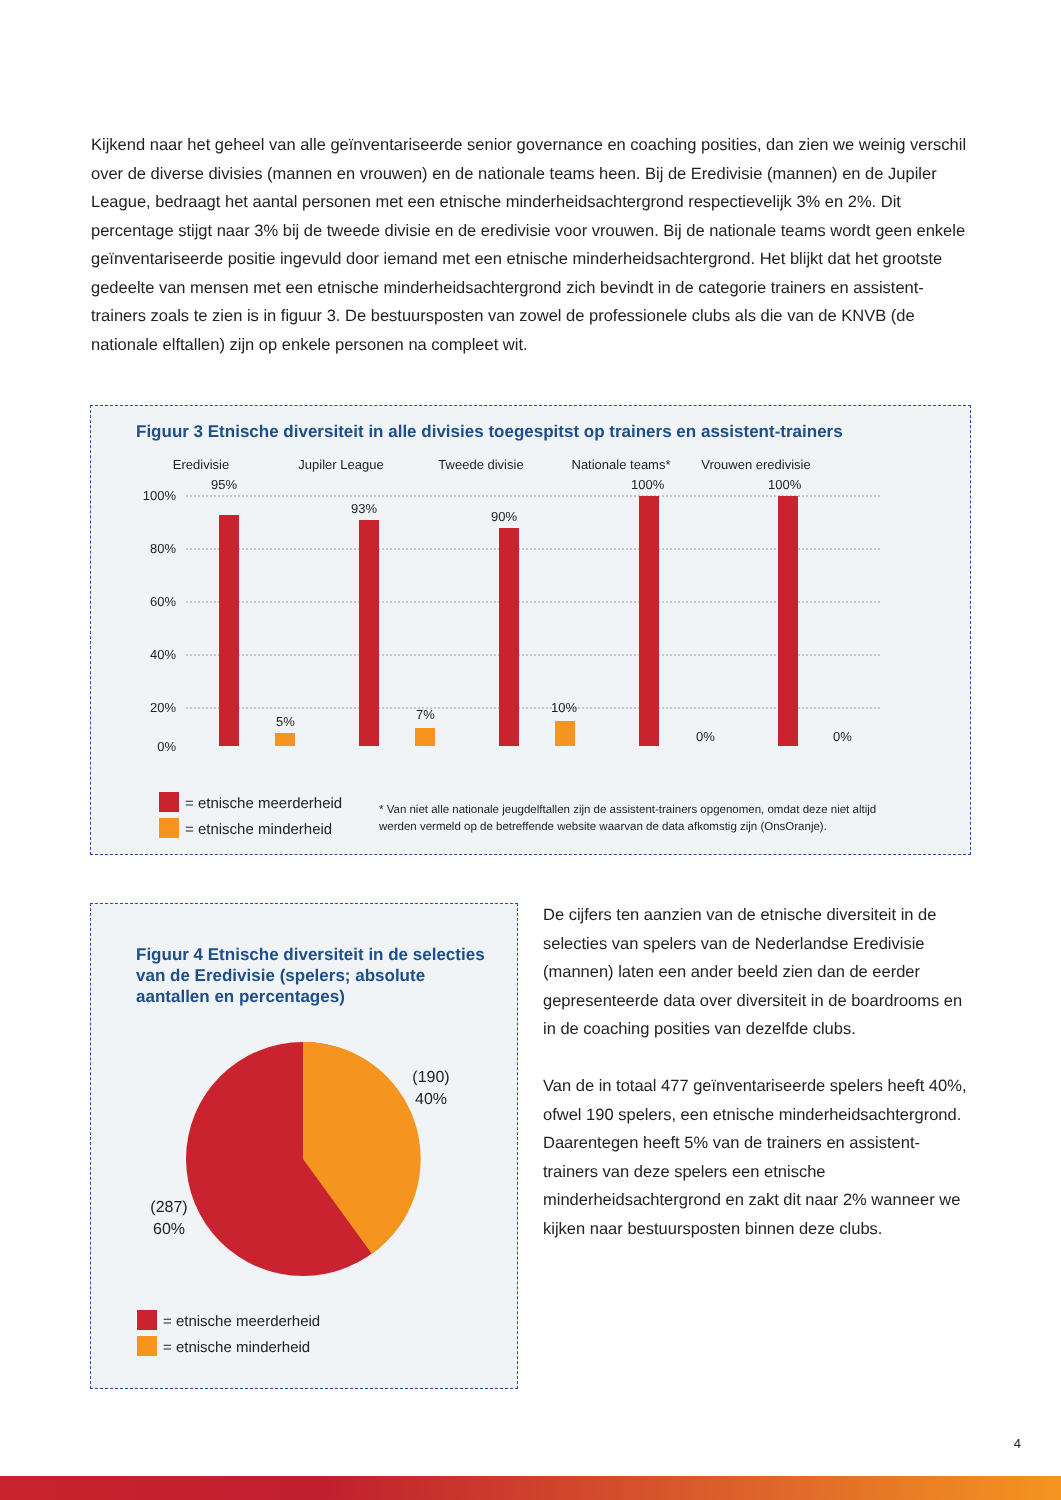Kijkend naar het geheel van alle geïnventariseerde senior governance en coaching posities, dan zien we weinig verschil over de diverse divisies (mannen en vrouwen) en de nationale teams heen. Bij de Eredivisie (mannen) en de Jupiler League, bedraagt het aantal personen met een etnische minderheidsachtergrond respectievelijk 3% en 2%. Dit percentage stijgt naar 3% bij de tweede divisie en de eredivisie voor vrouwen. Bij de nationale teams wordt geen enkele geïnventariseerde positie ingevuld door iemand met een etnische minderheidsachtergrond. Het blijkt dat het grootste gedeelte van mensen met een etnische minderheidsachtergrond zich bevindt in de categorie trainers en assistent-trainers zoals te zien is in figuur 3. De bestuursposten van zowel de professionele clubs als die van de KNVB (de nationale elftallen) zijn op enkele personen na compleet wit.
Figuur 3 Etnische diversiteit in alle divisies toegespitst op trainers en assistent-trainers
Eredivisie
Jupiler League
Tweede divisie
Nationale teams*
Vrouwen eredivisie
100%
80%
60%
40%
20%
0%
95%
93%
90%
100%
100%
5%
7%
10%
0%
0%
= etnische meerderheid
= etnische minderheid
* Van niet alle nationale jeugdelftallen zijn de assistent-trainers opgenomen, omdat deze niet altijd werden vermeld op de betreffende website waarvan de data afkomstig zijn (OnsOranje).
Figuur 4 Etnische diversiteit in de selecties van de Eredivisie (spelers; absolute aantallen en percentages)
(190)
40%
(287)
60%
= etnische meerderheid
= etnische minderheid
De cijfers ten aanzien van de etnische diversiteit in de selecties van spelers van de Nederlandse Eredivisie (mannen) laten een ander beeld zien dan de eerder gepresenteerde data over diversiteit in de boardrooms en in de coaching posities van dezelfde clubs.
Van de in totaal 477 geïnventariseerde spelers heeft 40%, ofwel 190 spelers, een etnische minderheidsachtergrond.
Daarentegen heeft 5% van de trainers en assistent-trainers van deze spelers een etnische minderheidsachtergrond en zakt dit naar 2% wanneer we kijken naar bestuursposten binnen deze clubs.
4